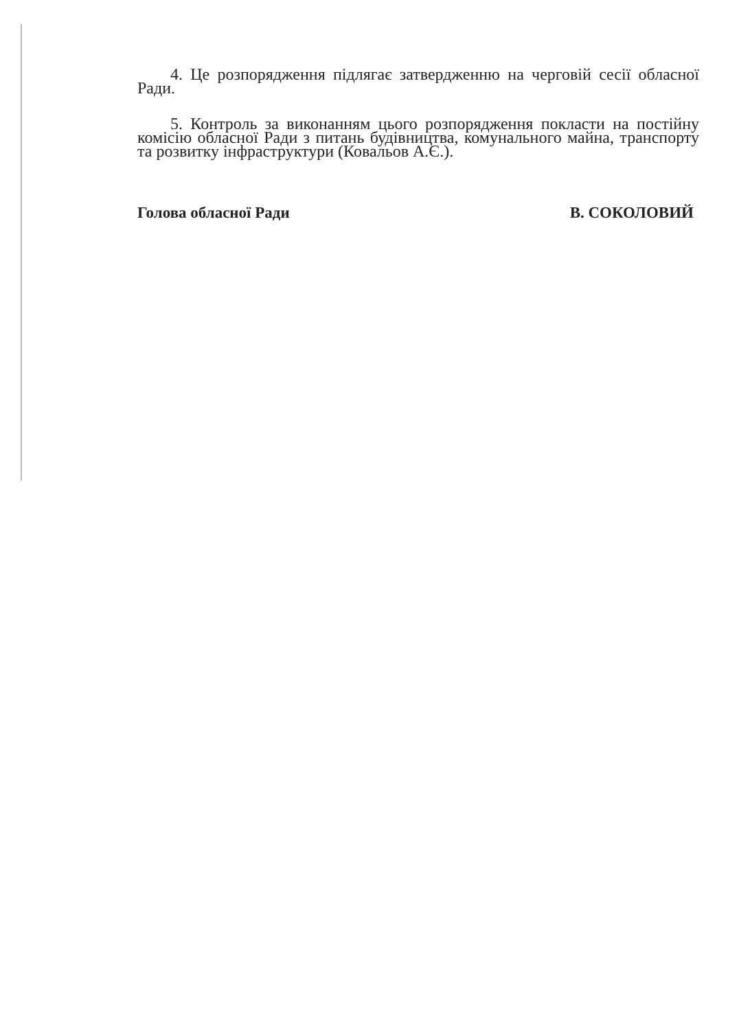4. Це розпорядження підлягає затвердженню на черговій сесії обласної Ради.
5. Контроль за виконанням цього розпорядження покласти на постійну комісію обласної Ради з питань будівництва, комунального майна, транспорту та розвитку інфраструктури (Ковальов А.Є.).
Голова обласної Ради В. СОКОЛОВИЙ